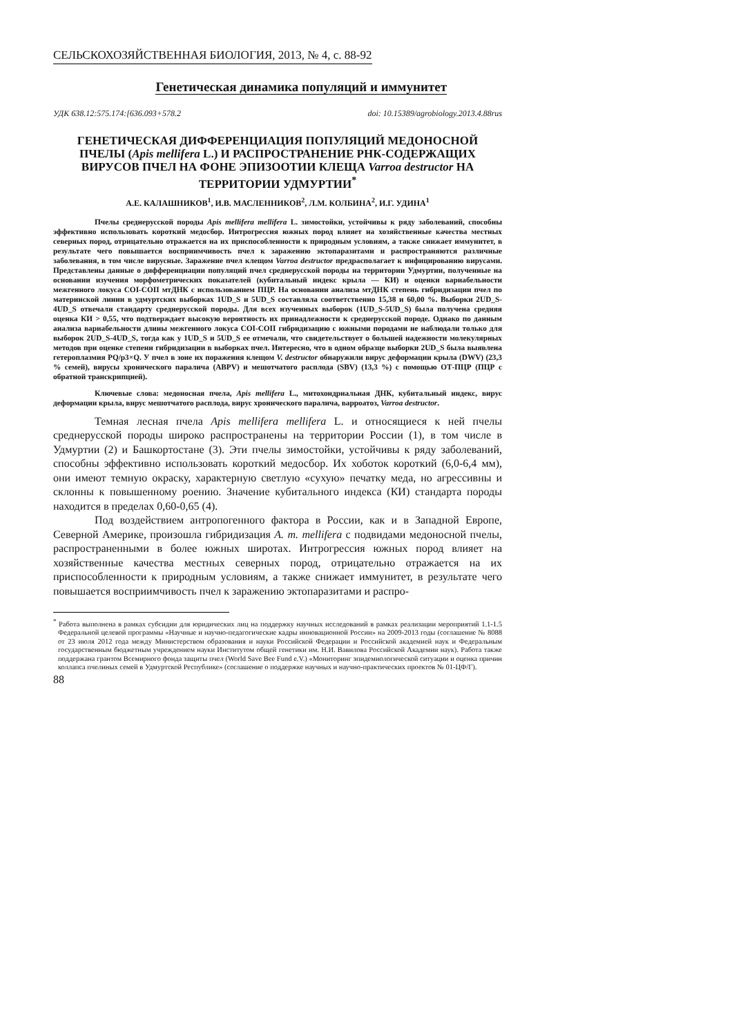СЕЛЬСКОХОЗЯЙСТВЕННАЯ БИОЛОГИЯ, 2013, № 4, с. 88-92
Генетическая динамика популяций и иммунитет
УДК 638.12:575.174:[636.093+578.2 doi: 10.15389/agrobiology.2013.4.88rus
ГЕНЕТИЧЕСКАЯ ДИФФЕРЕНЦИАЦИЯ ПОПУЛЯЦИЙ МЕДОНОСНОЙ ПЧЕЛЫ (Apis mellifera L.) И РАСПРОСТРАНЕНИЕ РНК-СОДЕРЖАЩИХ ВИРУСОВ ПЧЕЛ НА ФОНЕ ЭПИЗООТИИ КЛЕЩА Varroa destructor НА ТЕРРИТОРИИ УДМУРТИИ<sup>*</sup>
А.Е. КАЛАШНИКОВ<sup>1</sup>, И.В. МАСЛЕННИКОВ<sup>2</sup>, Л.М. КОЛБИНА<sup>2</sup>, И.Г. УДИНА<sup>1</sup>
Пчелы среднерусской породы Apis mellifera mellifera L. зимостойки, устойчивы к ряду заболеваний, способны эффективно использовать короткий медосбор. Интрогрессия южных пород влияет на хозяйственные качества местных северных пород, отрицательно отражается на их приспособленности к природным условиям, а также снижает иммунитет, в результате чего повышается восприимчивость пчел к заражению эктопаразитами и распространяются различные заболевания, в том числе вирусные. Заражение пчел клещом Varroa destructor предрасполагает к инфицированию вирусами. Представлены данные о дифференциации популяций пчел среднерусской породы на территории Удмуртии, полученные на основании изучения морфометрических показателей (кубитальный индекс крыла — КИ) и оценки вариабельности межгенного локуса COI-COII мтДНК с использованием ПЦР. На основании анализа мтДНК степень гибридизации пчел по материнской линии в удмуртских выборках 1UD_S и 5UD_S составляла соответственно 15,38 и 60,00 %. Выборки 2UD_S-4UD_S отвечали стандарту среднерусской породы. Для всех изученных выборок (1UD_S-5UD_S) была получена средняя оценка КИ > 0,55, что подтверждает высокую вероятность их принадлежности к среднерусской породе. Однако по данным анализа вариабельности длины межгенного локуса COI-COII гибридизацию с южными породами не наблюдали только для выборок 2UD_S-4UD_S, тогда как у 1UD_S и 5UD_S ее отмечали, что свидетельствует о большей надежности молекулярных методов при оценке степени гибридизации в выборках пчел. Интересно, что в одном образце выборки 2UD_S была выявлена гетероплазмия PQ/p3×Q. У пчел в зоне их поражения клещом V. destructor обнаружили вирус деформации крыла (DWV) (23,3 % семей), вирусы хронического паралича (ABPV) и мешотчатого расплода (SBV) (13,3 %) с помощью ОТ-ПЦР (ПЦР с обратной транскрипцией).
Ключевые слова: медоносная пчела, Apis mellifera L., митохондриальная ДНК, кубитальный индекс, вирус деформации крыла, вирус мешотчатого расплода, вирус хронического паралича, варроатоз, Varroa destructor.
Темная лесная пчела Apis mellifera mellifera L. и относящиеся к ней пчелы среднерусской породы широко распространены на территории России (1), в том числе в Удмуртии (2) и Башкортостане (3). Эти пчелы зимостойки, устойчивы к ряду заболеваний, способны эффективно использовать короткий медосбор. Их хоботок короткий (6,0-6,4 мм), они имеют темную окраску, характерную светлую «сухую» печатку меда, но агрессивны и склонны к повышенному роению. Значение кубитального индекса (КИ) стандарта породы находится в пределах 0,60-0,65 (4).
Под воздействием антропогенного фактора в России, как и в Западной Европе, Северной Америке, произошла гибридизация A. m. mellifera с подвидами медоносной пчелы, распространенными в более южных широтах. Интрогрессия южных пород влияет на хозяйственные качества местных северных пород, отрицательно отражается на их приспособленности к природным условиям, а также снижает иммунитет, в результате чего повышается восприимчивость пчел к заражению эктопаразитами и распро-
<sup>*</sup> Работа выполнена в рамках субсидии для юридических лиц на поддержку научных исследований в рамках реализации мероприятий 1.1-1.5 Федеральной целевой программы «Научные и научно-педагогические кадры инновационной России» на 2009-2013 годы (соглашение № 8088 от 23 июля 2012 года между Министерством образования и науки Российской Федерации и Российской академией наук и Федеральным государственным бюджетным учреждением науки Институтом общей генетики им. Н.И. Вавилова Российской Академии наук). Работа также поддержана грантом Всемирного фонда защиты пчел (World Save Bee Fund e.V.) «Мониторинг эпидемиологической ситуации и оценка причин коллапса пчелиных семей в Удмуртской Республике» (соглашение о поддержке научных и научно-практических проектов № 01-ЦФ/Г).
88